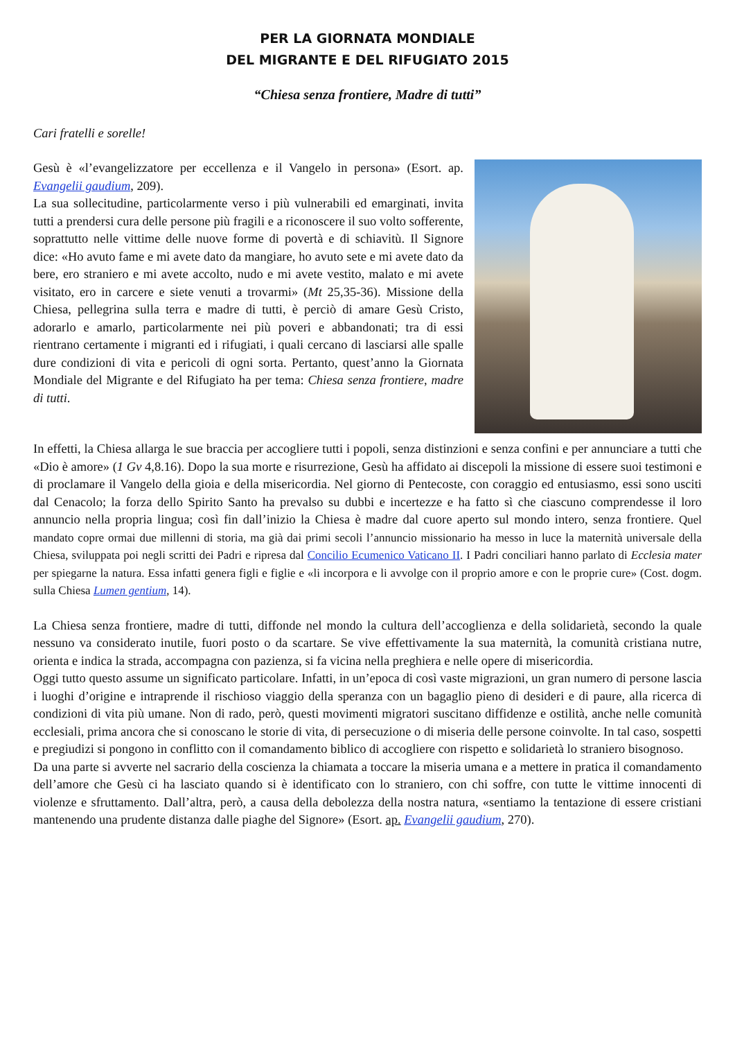PER LA GIORNATA MONDIALE
DEL MIGRANTE E DEL RIFUGIATO 2015
“Chiesa senza frontiere, Madre di tutti”
Cari fratelli e sorelle!
Gesù è «l’evangelizzatore per eccellenza e il Vangelo in persona» (Esort. ap. Evangelii gaudium, 209).
La sua sollecitudine, particolarmente verso i più vulnerabili ed emarginati, invita tutti a prendersi cura delle persone più fragili e a riconoscere il suo volto sofferente, soprattutto nelle vittime delle nuove forme di povertà e di schiavitù. Il Signore dice: «Ho avuto fame e mi avete dato da mangiare, ho avuto sete e mi avete dato da bere, ero straniero e mi avete accolto, nudo e mi avete vestito, malato e mi avete visitato, ero in carcere e siete venuti a trovarmi» (Mt 25,35-36). Missione della Chiesa, pellegrina sulla terra e madre di tutti, è perciò di amare Gesù Cristo, adorarlo e amarlo, particolarmente nei più poveri e abbandonati; tra di essi rientrano certamente i migranti ed i rifugiati, i quali cercano di lasciarsi alle spalle dure condizioni di vita e pericoli di ogni sorta. Pertanto, quest’anno la Giornata Mondiale del Migrante e del Rifugiato ha per tema: Chiesa senza frontiere, madre di tutti.
In effetti, la Chiesa allarga le sue braccia per accogliere tutti i popoli, senza distinzioni e senza confini e per annunciare a tutti che «Dio è amore» (1 Gv 4,8.16). Dopo la sua morte e risurrezione, Gesù ha affidato ai discepoli la missione di essere suoi testimoni e di proclamare il Vangelo della gioia e della misericordia. Nel giorno di Pentecoste, con coraggio ed entusiasmo, essi sono usciti dal Cenacolo; la forza dello Spirito Santo ha prevalso su dubbi e incertezze e ha fatto sì che ciascuno comprendesse il loro annuncio nella propria lingua; così fin dall’inizio la Chiesa è madre dal cuore aperto sul mondo intero, senza frontiere. Quel mandato copre ormai due millenni di storia, ma già dai primi secoli l’annuncio missionario ha messo in luce la maternità universale della Chiesa, sviluppata poi negli scritti dei Padri e ripresa dal Concilio Ecumenico Vaticano II. I Padri conciliari hanno parlato di Ecclesia mater per spiegarne la natura. Essa infatti genera figli e figlie e «li incorpora e li avvolge con il proprio amore e con le proprie cure» (Cost. dogm. sulla Chiesa Lumen gentium, 14).
La Chiesa senza frontiere, madre di tutti, diffonde nel mondo la cultura dell’accoglienza e della solidarietà, secondo la quale nessuno va considerato inutile, fuori posto o da scartare. Se vive effettivamente la sua maternità, la comunità cristiana nutre, orienta e indica la strada, accompagna con pazienza, si fa vicina nella preghiera e nelle opere di misericordia.
Oggi tutto questo assume un significato particolare. Infatti, in un’epoca di così vaste migrazioni, un gran numero di persone lascia i luoghi d’origine e intraprende il rischioso viaggio della speranza con un bagaglio pieno di desideri e di paure, alla ricerca di condizioni di vita più umane. Non di rado, però, questi movimenti migratori suscitano diffidenze e ostilità, anche nelle comunità ecclesiali, prima ancora che si conoscano le storie di vita, di persecuzione o di miseria delle persone coinvolte. In tal caso, sospetti e pregiudizi si pongono in conflitto con il comandamento biblico di accogliere con rispetto e solidarietà lo straniero bisognoso.
Da una parte si avverte nel sacrario della coscienza la chiamata a toccare la miseria umana e a mettere in pratica il comandamento dell’amore che Gesù ci ha lasciato quando si è identificato con lo straniero, con chi soffre, con tutte le vittime innocenti di violenze e sfruttamento. Dall’altra, però, a causa della debolezza della nostra natura, «sentiamo la tentazione di essere cristiani mantenendo una prudente distanza dalle piaghe del Signore» (Esort. ap. Evangelii gaudium, 270).